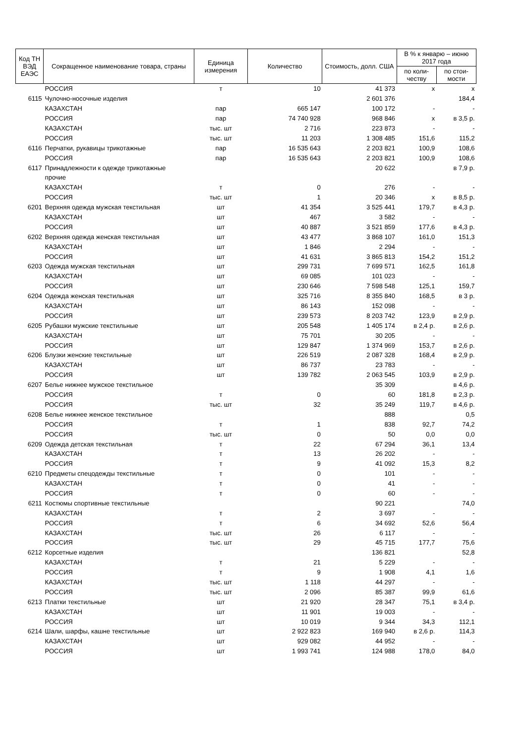| Код ТН ВЭД ЕАЭС | Сокращенное наименование товара, страны | Единица измерения | Количество | Стоимость, долл. США | В % к январю – июню 2017 года | |
| --- | --- | --- | --- | --- | --- | --- |
| | | | | | по коли-честву | по стои-мости |
| | РОССИЯ | т | 10 | 41 373 | х | х |
| 6115 | Чулочно-носочные изделия | | | 2 601 376 | | 184,4 |
| | КАЗАХСТАН | пар | 665 147 | 100 172 | - | - |
| | РОССИЯ | пар | 74 740 928 | 968 846 | х | в 3,5 р. |
| | КАЗАХСТАН | тыс. шт | 2 716 | 223 873 | - | - |
| | РОССИЯ | тыс. шт | 11 203 | 1 308 485 | 151,6 | 115,2 |
| 6116 | Перчатки, рукавицы трикотажные | пар | 16 535 643 | 2 203 821 | 100,9 | 108,6 |
| | РОССИЯ | пар | 16 535 643 | 2 203 821 | 100,9 | 108,6 |
| 6117 | Принадлежности к одежде трикотажные | | | 20 622 | | в 7,9 р. |
| | прочие | | | | | |
| | КАЗАХСТАН | т | 0 | 276 | - | - |
| | РОССИЯ | тыс. шт | 1 | 20 346 | х | в 8,5 р. |
| 6201 | Верхняя одежда мужская текстильная | шт | 41 354 | 3 525 441 | 179,7 | в 4,3 р. |
| | КАЗАХСТАН | шт | 467 | 3 582 | - | - |
| | РОССИЯ | шт | 40 887 | 3 521 859 | 177,6 | в 4,3 р. |
| 6202 | Верхняя одежда женская текстильная | шт | 43 477 | 3 868 107 | 161,0 | 151,3 |
| | КАЗАХСТАН | шт | 1 846 | 2 294 | - | - |
| | РОССИЯ | шт | 41 631 | 3 865 813 | 154,2 | 151,2 |
| 6203 | Одежда мужская текстильная | шт | 299 731 | 7 699 571 | 162,5 | 161,8 |
| | КАЗАХСТАН | шт | 69 085 | 101 023 | - | - |
| | РОССИЯ | шт | 230 646 | 7 598 548 | 125,1 | 159,7 |
| 6204 | Одежда женская текстильная | шт | 325 716 | 8 355 840 | 168,5 | в 3 р. |
| | КАЗАХСТАН | шт | 86 143 | 152 098 | - | - |
| | РОССИЯ | шт | 239 573 | 8 203 742 | 123,9 | в 2,9 р. |
| 6205 | Рубашки мужские текстильные | шт | 205 548 | 1 405 174 | в 2,4 р. | в 2,6 р. |
| | КАЗАХСТАН | шт | 75 701 | 30 205 | - | - |
| | РОССИЯ | шт | 129 847 | 1 374 969 | 153,7 | в 2,6 р. |
| 6206 | Блузки женские текстильные | шт | 226 519 | 2 087 328 | 168,4 | в 2,9 р. |
| | КАЗАХСТАН | шт | 86 737 | 23 783 | - | - |
| | РОССИЯ | шт | 139 782 | 2 063 545 | 103,9 | в 2,9 р. |
| 6207 | Белье нижнее мужское текстильное | | | 35 309 | | в 4,6 р. |
| | РОССИЯ | т | 0 | 60 | 181,8 | в 2,3 р. |
| | РОССИЯ | тыс. шт | 32 | 35 249 | 119,7 | в 4,6 р. |
| 6208 | Белье нижнее женское текстильное | | | 888 | | 0,5 |
| | РОССИЯ | т | 1 | 838 | 92,7 | 74,2 |
| | РОССИЯ | тыс. шт | 0 | 50 | 0,0 | 0,0 |
| 6209 | Одежда детская текстильная | т | 22 | 67 294 | 36,1 | 13,4 |
| | КАЗАХСТАН | т | 13 | 26 202 | - | - |
| | РОССИЯ | т | 9 | 41 092 | 15,3 | 8,2 |
| 6210 | Предметы спецодежды текстильные | т | 0 | 101 | - | - |
| | КАЗАХСТАН | т | 0 | 41 | - | - |
| | РОССИЯ | т | 0 | 60 | - | - |
| 6211 | Костюмы спортивные текстильные | | | 90 221 | | 74,0 |
| | КАЗАХСТАН | т | 2 | 3 697 | - | - |
| | РОССИЯ | т | 6 | 34 692 | 52,6 | 56,4 |
| | КАЗАХСТАН | тыс. шт | 26 | 6 117 | - | - |
| | РОССИЯ | тыс. шт | 29 | 45 715 | 177,7 | 75,6 |
| 6212 | Корсетные изделия | | | 136 821 | | 52,8 |
| | КАЗАХСТАН | т | 21 | 5 229 | - | - |
| | РОССИЯ | т | 9 | 1 908 | 4,1 | 1,6 |
| | КАЗАХСТАН | тыс. шт | 1 118 | 44 297 | - | - |
| | РОССИЯ | тыс. шт | 2 096 | 85 387 | 99,9 | 61,6 |
| 6213 | Платки текстильные | шт | 21 920 | 28 347 | 75,1 | в 3,4 р. |
| | КАЗАХСТАН | шт | 11 901 | 19 003 | - | - |
| | РОССИЯ | шт | 10 019 | 9 344 | 34,3 | 112,1 |
| 6214 | Шали, шарфы, кашне текстильные | шт | 2 922 823 | 169 940 | в 2,6 р. | 114,3 |
| | КАЗАХСТАН | шт | 929 082 | 44 952 | - | - |
| | РОССИЯ | шт | 1 993 741 | 124 988 | 178,0 | 84,0 |